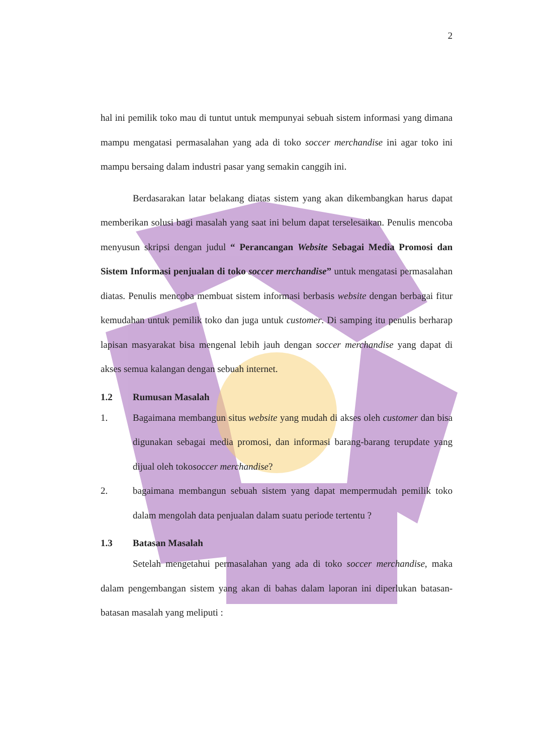2
hal ini pemilik toko mau di tuntut untuk mempunyai sebuah sistem informasi yang dimana mampu mengatasi permasalahan yang ada di toko soccer merchandise ini agar toko ini mampu bersaing dalam industri pasar yang semakin canggih ini.
Berdasarakan latar belakang diatas sistem yang akan dikembangkan harus dapat memberikan solusi bagi masalah yang saat ini belum dapat terselesaikan. Penulis mencoba menyusun skripsi dengan judul “ Perancangan Website Sebagai Media Promosi dan Sistem Informasi penjualan di toko soccer merchandise” untuk mengatasi permasalahan diatas. Penulis mencoba membuat sistem informasi berbasis website dengan berbagai fitur kemudahan untuk pemilik toko dan juga untuk customer. Di samping itu penulis berharap lapisan masyarakat bisa mengenal lebih jauh dengan soccer merchandise yang dapat di akses semua kalangan dengan sebuah internet.
1.2 Rumusan Masalah
1. Bagaimana membangun situs website yang mudah di akses oleh customer dan bisa digunakan sebagai media promosi, dan informasi barang-barang terupdate yang dijual oleh tokosoccer merchandise?
2. bagaimana membangun sebuah sistem yang dapat mempermudah pemilik toko dalam mengolah data penjualan dalam suatu periode tertentu ?
1.3 Batasan Masalah
Setelah mengetahui permasalahan yang ada di toko soccer merchandise, maka dalam pengembangan sistem yang akan di bahas dalam laporan ini diperlukan batasan-batasan masalah yang meliputi :